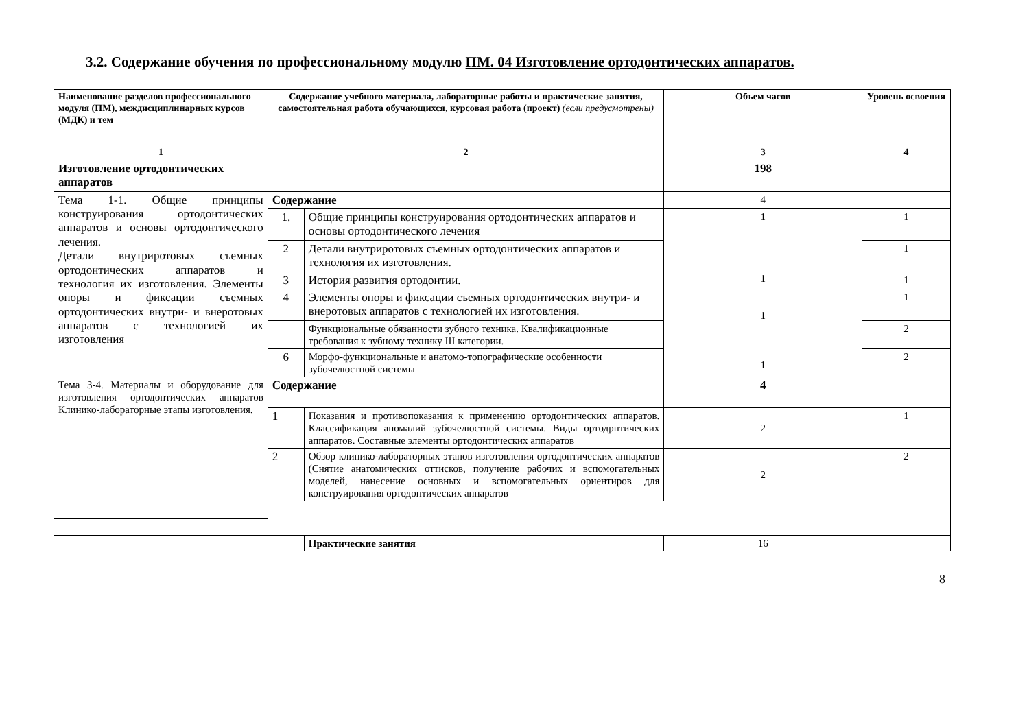3.2. Содержание обучения по профессиональному модулю ПМ. 04 Изготовление ортодонтических аппаратов.
| Наименование разделов профессионального модуля (ПМ), междисциплинарных курсов (МДК) и тем | Содержание учебного материала, лабораторные работы и практические занятия, самостоятельная работа обучающихся, курсовая работа (проект) (если предусмотрены) | | Объем часов | Уровень освоения |
| --- | --- | --- | --- | --- |
| 1 | 2 | | 3 | 4 |
| Изготовление ортодонтических аппаратов | | | 198 | |
| Тема 1-1. Общие принципы конструирования ортодонтических аппаратов и основы ортодонтического лечения. Детали внутриротовых съемных ортодонтических аппаратов и технология их изготовления. Элементы опоры и фиксации съемных ортодонтических внутри- и внеротовых аппаратов с технологией их изготовления | Содержание | | 4 | |
| | 1. | Общие принципы конструирования ортодонтических аппаратов и основы ортодонтического лечения | 1 1 1 1 | 1 |
| | 2 | Детали внутриротовых съемных ортодонтических аппаратов и технология их изготовления. | | 1 |
| | 3 | История развития ортодонтии. | | 1 |
| | 4 | Элементы опоры и фиксации съемных ортодонтических внутри- и внеротовых аппаратов с технологией их изготовления. | | 1 |
| | | Функциональные обязанности зубного техника. Квалификационные требования к зубному технику III категории. | | 2 |
| | 6 | Морфо-функциональные и анатомо-топографические особенности зубочелюстной системы | | 2 |
| Тема 3-4. Материалы и оборудование для изготовления ортодонтических аппаратов Клинико-лабораторные этапы изготовления. | Содержание | | 4 | |
| | 1 | Показания и противопоказания к применению ортодонтических аппаратов. Классификация аномалий зубочелюстной системы. Виды ортодрнтических аппаратов. Составные элементы ортодонтических аппаратов | 2 | 1 |
| | 2 | Обзор клинико-лабораторных этапов изготовления ортодонтических аппаратов (Снятие анатомических оттисков, получение рабочих и вспомогательных моделей, нанесение основных и вспомогательных ориентиров для конструирования ортодонтических аппаратов | 2 | 2 |
| | | Практические занятия | 16 | |
8